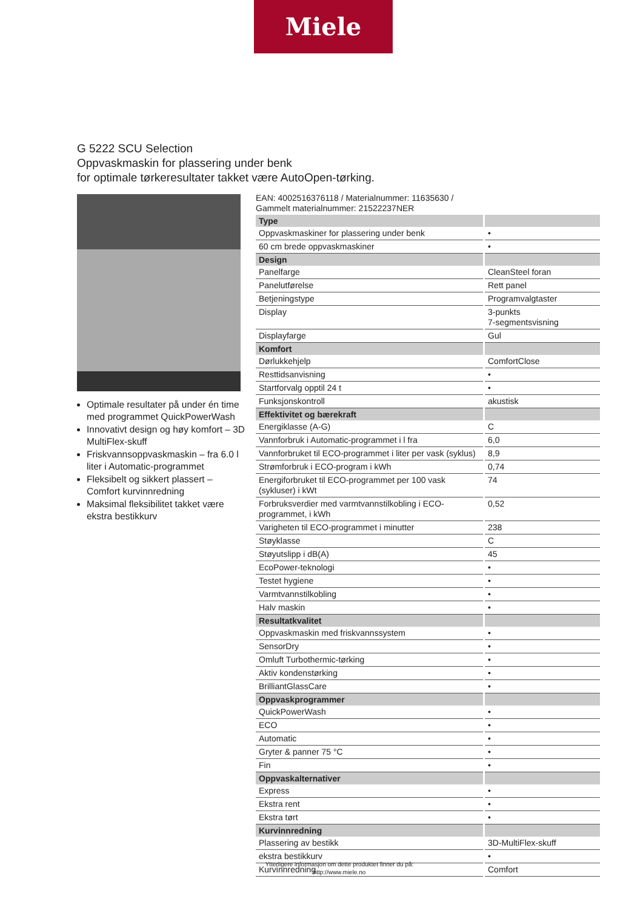Miele
G 5222 SCU Selection
Oppvaskmaskin for plassering under benk
for optimale tørkeresultater takket være AutoOpen-tørking.
Optimale resultater på under én time med programmet QuickPowerWash
Innovativt design og høy komfort – 3D MultiFlex-skuff
Friskvannsoppvaskmaskin – fra 6.0 l liter i Automatic-programmet
Fleksibelt og sikkert plassert – Comfort kurvinnredning
Maksimal fleksibilitet takket være ekstra bestikkurv
EAN: 4002516376118 / Materialnummer: 11635630 /
Gammelt materialnummer: 21522237NER
| Type | |
| --- | --- |
| Oppvaskmaskiner for plassering under benk | • |
| 60 cm brede oppvaskmaskiner | • |
| Design | |
| Panelfarge | CleanSteel foran |
| Panelutførelse | Rett panel |
| Betjeningstype | Programvalgtaster |
| Display | 3-punkts 7-segmentsvisning |
| Displayfarge | Gul |
| Komfort | |
| Dørlukkehjelp | ComfortClose |
| Resttidsanvisning | • |
| Startforvalg opptil 24 t | • |
| Funksjonskontroll | akustisk |
| Effektivitet og bærekraft | |
| Energiklasse (A-G) | C |
| Vannforbruk i Automatic-programmet i l fra | 6,0 |
| Vannforbruket til ECO-programmet i liter per vask (syklus) | 8,9 |
| Strømforbruk i ECO-program i kWh | 0,74 |
| Energiforbruket til ECO-programmet per 100 vask (sykluser) i kWt | 74 |
| Forbruksverdier med varmtvannstilkobling i ECO-programmet, i kWh | 0,52 |
| Varigheten til ECO-programmet i minutter | 238 |
| Støyklasse | C |
| Støyutslipp i dB(A) | 45 |
| EcoPower-teknologi | • |
| Testet hygiene | • |
| Varmtvannstilkobling | • |
| Halv maskin | • |
| Resultatkvalitet | |
| Oppvaskmaskin med friskvannssystem | • |
| SensorDry | • |
| Omluft Turbothermic-tørking | • |
| Aktiv kondenstørking | • |
| BrilliantGlassCare | • |
| Oppvaskprogrammer | |
| QuickPowerWash | • |
| ECO | • |
| Automatic | • |
| Gryter & panner 75 °C | • |
| Fin | • |
| Oppvaskalternativer | |
| Express | • |
| Ekstra rent | • |
| Ekstra tørt | • |
| Kurvinnredning | |
| Plassering av bestikk | 3D-MultiFlex-skuff |
| ekstra bestikkurv | • |
| Kurvinnredning | Comfort |
Ytterligere informasjon om dette produktet finner du på:
http://www.miele.no